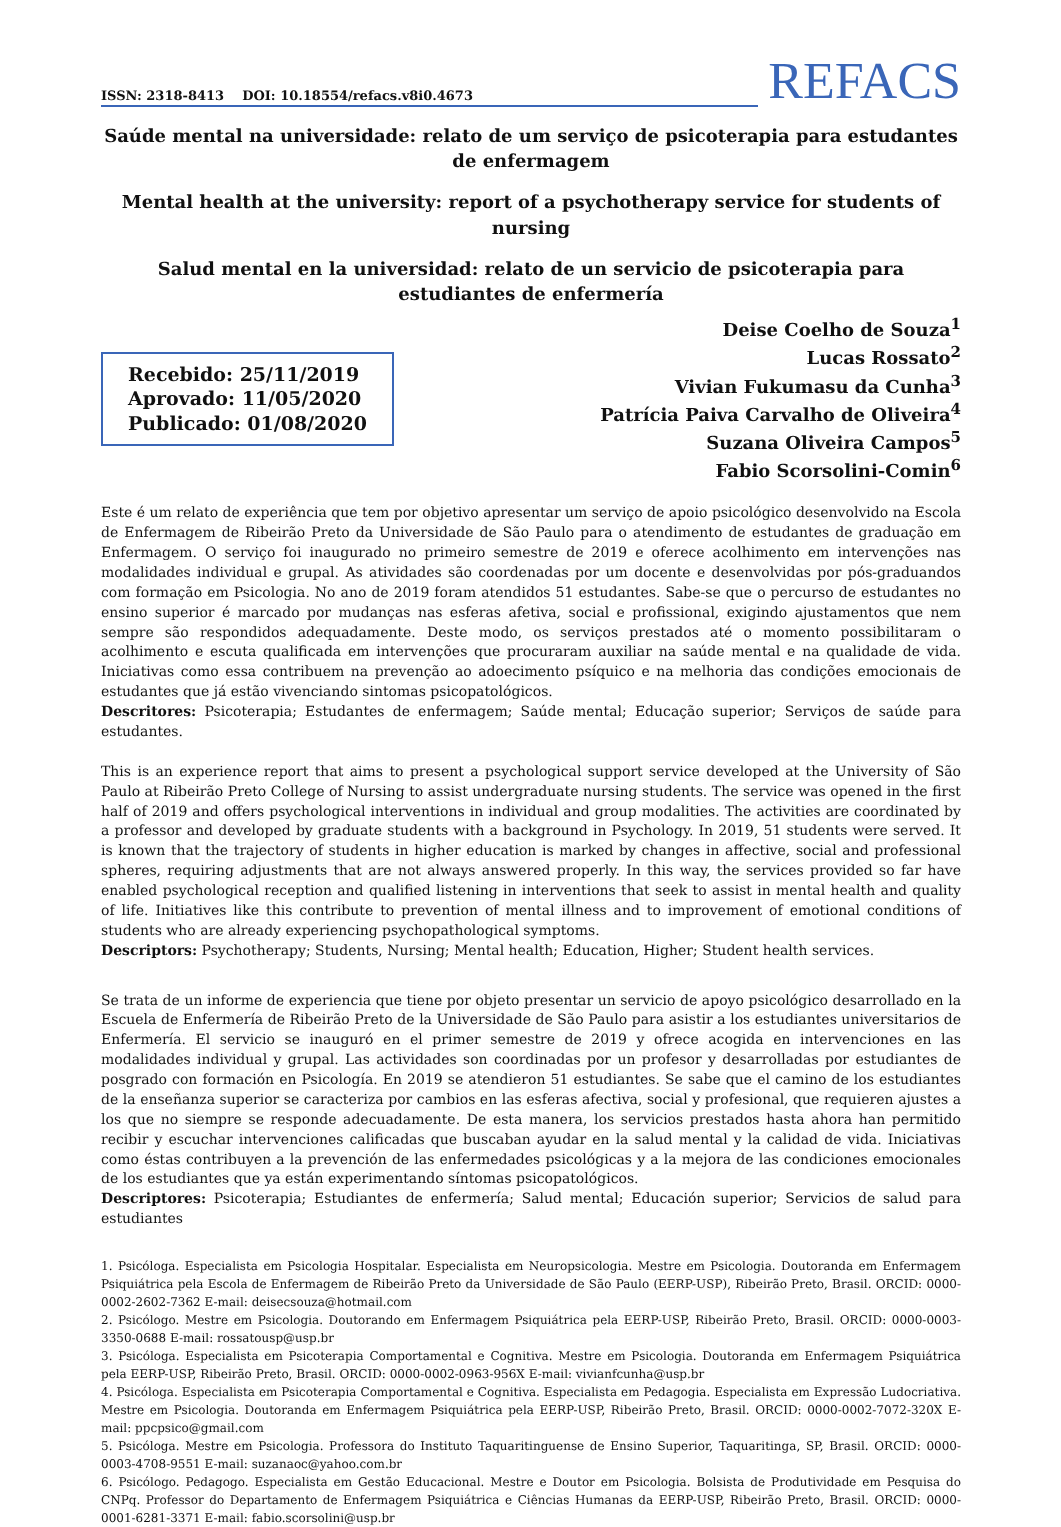ISSN: 2318-8413 DOI: 10.18554/refacs.v8i0.4673
REFACS
Saúde mental na universidade: relato de um serviço de psicoterapia para estudantes de enfermagem
Mental health at the university: report of a psychotherapy service for students of nursing
Salud mental en la universidad: relato de un servicio de psicoterapia para estudiantes de enfermería
Recebido: 25/11/2019
Aprovado: 11/05/2020
Publicado: 01/08/2020
Deise Coelho de Souza<sup>1</sup>
Lucas Rossato<sup>2</sup>
Vivian Fukumasu da Cunha<sup>3</sup>
Patrícia Paiva Carvalho de Oliveira<sup>4</sup>
Suzana Oliveira Campos<sup>5</sup>
Fabio Scorsolini-Comin<sup>6</sup>
Este é um relato de experiência que tem por objetivo apresentar um serviço de apoio psicológico desenvolvido na Escola de Enfermagem de Ribeirão Preto da Universidade de São Paulo para o atendimento de estudantes de graduação em Enfermagem. O serviço foi inaugurado no primeiro semestre de 2019 e oferece acolhimento em intervenções nas modalidades individual e grupal. As atividades são coordenadas por um docente e desenvolvidas por pós-graduandos com formação em Psicologia. No ano de 2019 foram atendidos 51 estudantes. Sabe-se que o percurso de estudantes no ensino superior é marcado por mudanças nas esferas afetiva, social e profissional, exigindo ajustamentos que nem sempre são respondidos adequadamente. Deste modo, os serviços prestados até o momento possibilitaram o acolhimento e escuta qualificada em intervenções que procuraram auxiliar na saúde mental e na qualidade de vida. Iniciativas como essa contribuem na prevenção ao adoecimento psíquico e na melhoria das condições emocionais de estudantes que já estão vivenciando sintomas psicopatológicos.
Descritores: Psicoterapia; Estudantes de enfermagem; Saúde mental; Educação superior; Serviços de saúde para estudantes.
This is an experience report that aims to present a psychological support service developed at the University of São Paulo at Ribeirão Preto College of Nursing to assist undergraduate nursing students. The service was opened in the first half of 2019 and offers psychological interventions in individual and group modalities. The activities are coordinated by a professor and developed by graduate students with a background in Psychology. In 2019, 51 students were served. It is known that the trajectory of students in higher education is marked by changes in affective, social and professional spheres, requiring adjustments that are not always answered properly. In this way, the services provided so far have enabled psychological reception and qualified listening in interventions that seek to assist in mental health and quality of life. Initiatives like this contribute to prevention of mental illness and to improvement of emotional conditions of students who are already experiencing psychopathological symptoms.
Descriptors: Psychotherapy; Students, Nursing; Mental health; Education, Higher; Student health services.
Se trata de un informe de experiencia que tiene por objeto presentar un servicio de apoyo psicológico desarrollado en la Escuela de Enfermería de Ribeirão Preto de la Universidade de São Paulo para asistir a los estudiantes universitarios de Enfermería. El servicio se inauguró en el primer semestre de 2019 y ofrece acogida en intervenciones en las modalidades individual y grupal. Las actividades son coordinadas por un profesor y desarrolladas por estudiantes de posgrado con formación en Psicología. En 2019 se atendieron 51 estudiantes. Se sabe que el camino de los estudiantes de la enseñanza superior se caracteriza por cambios en las esferas afectiva, social y profesional, que requieren ajustes a los que no siempre se responde adecuadamente. De esta manera, los servicios prestados hasta ahora han permitido recibir y escuchar intervenciones calificadas que buscaban ayudar en la salud mental y la calidad de vida. Iniciativas como éstas contribuyen a la prevención de las enfermedades psicológicas y a la mejora de las condiciones emocionales de los estudiantes que ya están experimentando síntomas psicopatológicos.
Descriptores: Psicoterapia; Estudiantes de enfermería; Salud mental; Educación superior; Servicios de salud para estudiantes
1. Psicóloga. Especialista em Psicologia Hospitalar. Especialista em Neuropsicologia. Mestre em Psicologia. Doutoranda em Enfermagem Psiquiátrica pela Escola de Enfermagem de Ribeirão Preto da Universidade de São Paulo (EERP-USP), Ribeirão Preto, Brasil. ORCID: 0000-0002-2602-7362 E-mail: deisecsouza@hotmail.com
2. Psicólogo. Mestre em Psicologia. Doutorando em Enfermagem Psiquiátrica pela EERP-USP, Ribeirão Preto, Brasil. ORCID: 0000-0003-3350-0688 E-mail: rossatousp@usp.br
3. Psicóloga. Especialista em Psicoterapia Comportamental e Cognitiva. Mestre em Psicologia. Doutoranda em Enfermagem Psiquiátrica pela EERP-USP, Ribeirão Preto, Brasil. ORCID: 0000-0002-0963-956X E-mail: vivianfcunha@usp.br
4. Psicóloga. Especialista em Psicoterapia Comportamental e Cognitiva. Especialista em Pedagogia. Especialista em Expressão Ludocriativa. Mestre em Psicologia. Doutoranda em Enfermagem Psiquiátrica pela EERP-USP, Ribeirão Preto, Brasil. ORCID: 0000-0002-7072-320X E-mail: ppcpsico@gmail.com
5. Psicóloga. Mestre em Psicologia. Professora do Instituto Taquaritinguense de Ensino Superior, Taquaritinga, SP, Brasil. ORCID: 0000-0003-4708-9551 E-mail: suzanaoc@yahoo.com.br
6. Psicólogo. Pedagogo. Especialista em Gestão Educacional. Mestre e Doutor em Psicologia. Bolsista de Produtividade em Pesquisa do CNPq. Professor do Departamento de Enfermagem Psiquiátrica e Ciências Humanas da EERP-USP, Ribeirão Preto, Brasil. ORCID: 0000-0001-6281-3371 E-mail: fabio.scorsolini@usp.br